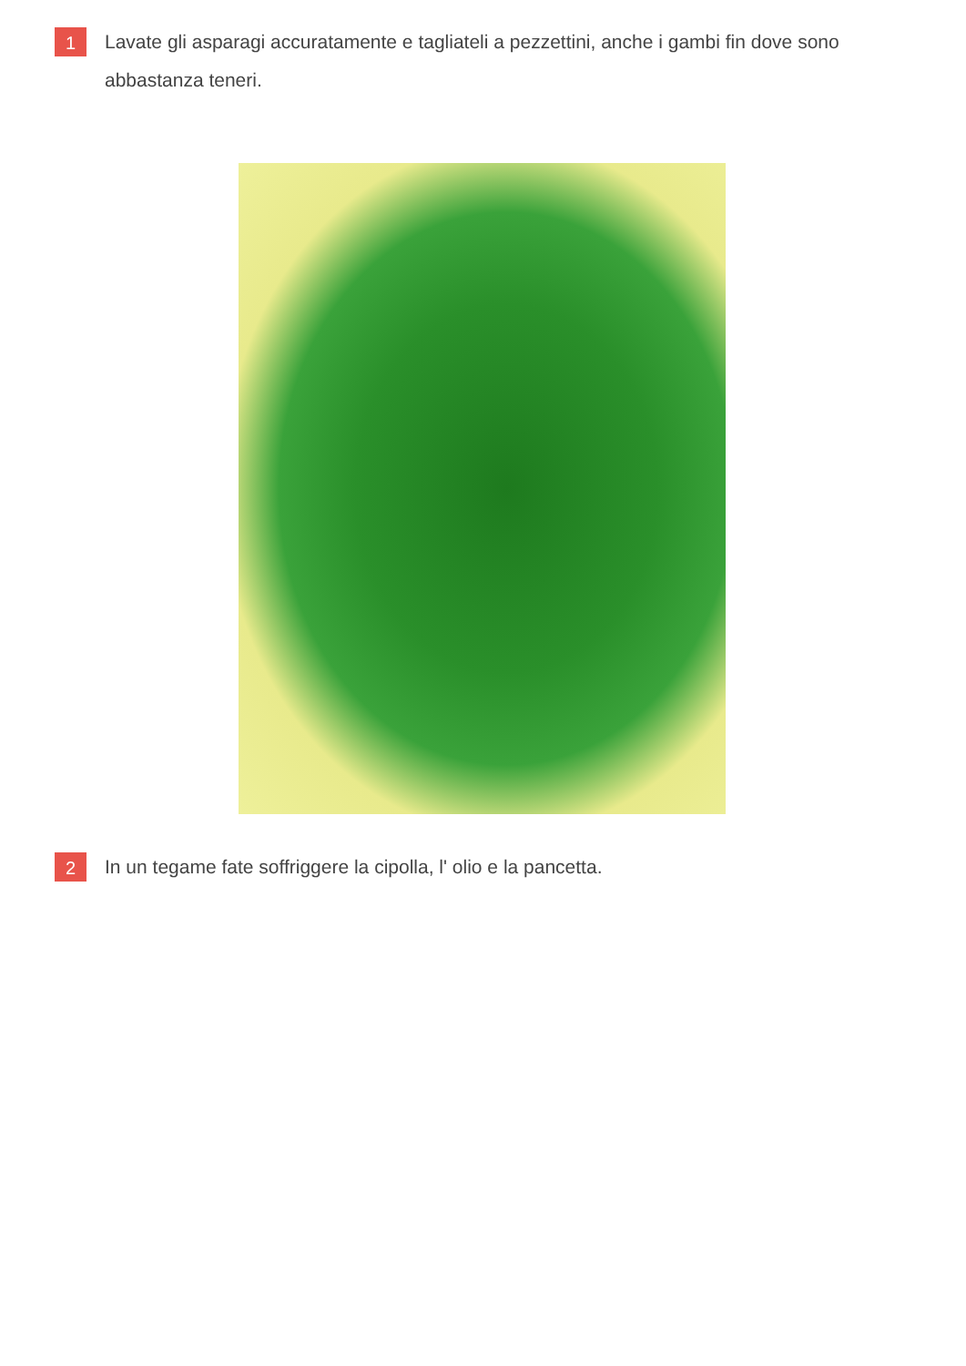1
Lavate gli asparagi accuratamente e tagliateli a pezzettini, anche i gambi fin dove sono abbastanza teneri.
2
In un tegame fate soffriggere la cipolla, l' olio e la pancetta.